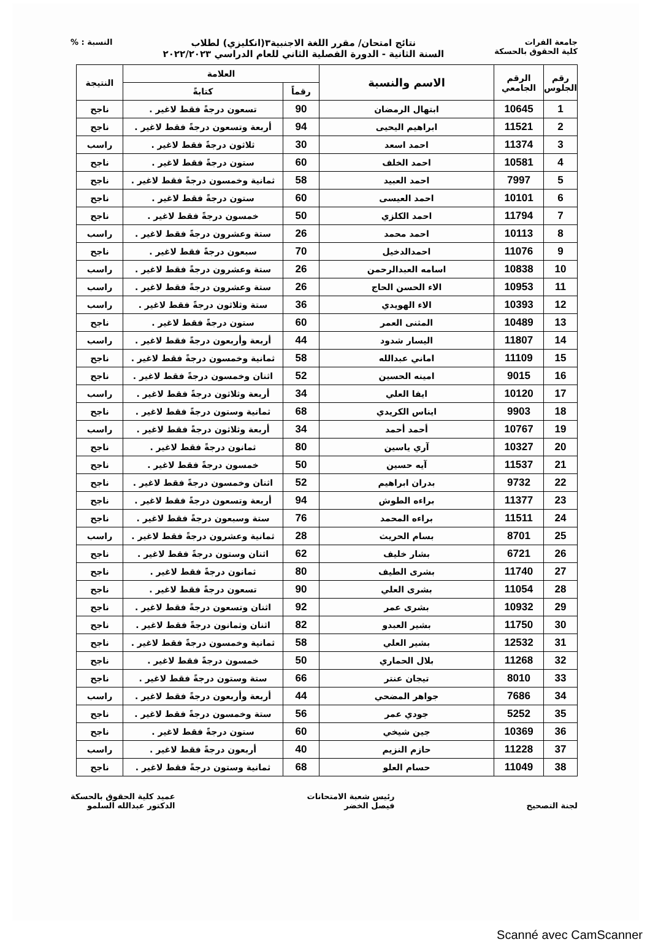جامعة الفرات
كلية الحقوق بالحسكة
نتائج امتحان/ مقرر اللغة الاجنبية٣(انكليزي) لطلاب
السنة الثانية - الدورة الفصلية الثاني للعام الدراسي ٢٠٢٢/٢٠٢٣
النسبة : %
| رقم الجلوس | الرقم الجامعي | الاسم والنسبة | العلامة | | النتيجة |
| --- | --- | --- | --- | --- | --- |
| | | | رقماً | كتابةً | |
| 1 | 10645 | ابتهال الرمضان | 90 | تسعون درجةً فقط لاغير . | ناجح |
| 2 | 11521 | ابراهيم اليحيى | 94 | أربعة وتسعون درجةً فقط لاغير . | ناجح |
| 3 | 11374 | احمد اسعد | 30 | ثلاثون درجةً فقط لاغير . | راسب |
| 4 | 10581 | احمد الخلف | 60 | ستون درجةً فقط لاغير . | ناجح |
| 5 | 7997 | احمد العبيد | 58 | ثمانية وخمسون درجةً فقط لاغير . | ناجح |
| 6 | 10101 | احمد العيسى | 60 | ستون درجةً فقط لاغير . | ناجح |
| 7 | 11794 | احمد الكلزي | 50 | خمسون درجةً فقط لاغير . | ناجح |
| 8 | 10113 | احمد محمد | 26 | ستة وعشرون درجةً فقط لاغير . | راسب |
| 9 | 11076 | احمدالدخيل | 70 | سبعون درجةً فقط لاغير . | ناجح |
| 10 | 10838 | اسامه العبدالرحمن | 26 | ستة وعشرون درجةً فقط لاغير . | راسب |
| 11 | 10953 | الاء الحسن الحاج | 26 | ستة وعشرون درجةً فقط لاغير . | راسب |
| 12 | 10393 | الاء الهويدي | 36 | ستة وثلاثون درجةً فقط لاغير . | راسب |
| 13 | 10489 | المثنى العمر | 60 | ستون درجةً فقط لاغير . | ناجح |
| 14 | 11807 | اليسار شدود | 44 | أربعة وأربعون درجةً فقط لاغير . | راسب |
| 15 | 11109 | اماني عبدالله | 58 | ثمانية وخمسون درجةً فقط لاغير . | ناجح |
| 16 | 9015 | امينه الحسين | 52 | اثنان وخمسون درجةً فقط لاغير . | ناجح |
| 17 | 10120 | ايفا العلي | 34 | أربعة وثلاثون درجةً فقط لاغير . | راسب |
| 18 | 9903 | ايناس الكريدي | 68 | ثمانية وستون درجةً فقط لاغير . | ناجح |
| 19 | 10767 | أحمد أحمد | 34 | أربعة وثلاثون درجةً فقط لاغير . | راسب |
| 20 | 10327 | آري ياسين | 80 | ثمانون درجةً فقط لاغير . | ناجح |
| 21 | 11537 | آيه حسين | 50 | خمسون درجةً فقط لاغير . | ناجح |
| 22 | 9732 | بدران ابراهيم | 52 | اثنان وخمسون درجةً فقط لاغير . | ناجح |
| 23 | 11377 | براءه الطوش | 94 | أربعة وتسعون درجةً فقط لاغير . | ناجح |
| 24 | 11511 | براءه المحمد | 76 | ستة وسبعون درجةً فقط لاغير . | ناجح |
| 25 | 8701 | بسام الحريث | 28 | ثمانية وعشرون درجةً فقط لاغير . | راسب |
| 26 | 6721 | بشار خليف | 62 | اثنان وستون درجةً فقط لاغير . | ناجح |
| 27 | 11740 | بشرى الطيف | 80 | ثمانون درجةً فقط لاغير . | ناجح |
| 28 | 11054 | بشرى العلي | 90 | تسعون درجةً فقط لاغير . | ناجح |
| 29 | 10932 | بشرى عمر | 92 | اثنان وتسعون درجةً فقط لاغير . | ناجح |
| 30 | 11750 | بشير العبدو | 82 | اثنان وثمانون درجةً فقط لاغير . | ناجح |
| 31 | 12532 | بشير العلي | 58 | ثمانية وخمسون درجةً فقط لاغير . | ناجح |
| 32 | 11268 | بلال الحماري | 50 | خمسون درجةً فقط لاغير . | ناجح |
| 33 | 8010 | تيجان عنتر | 66 | ستة وستون درجةً فقط لاغير . | ناجح |
| 34 | 7686 | جواهر المضحي | 44 | أربعة وأربعون درجةً فقط لاغير . | راسب |
| 35 | 5252 | جودي عمر | 56 | ستة وخمسون درجةً فقط لاغير . | ناجح |
| 36 | 10369 | جين شيخي | 60 | ستون درجةً فقط لاغير . | ناجح |
| 37 | 11228 | حازم النزيم | 40 | أربعون درجةً فقط لاغير . | راسب |
| 38 | 11049 | حسام العلو | 68 | ثمانية وستون درجةً فقط لاغير . | ناجح |
لجنة التصحيح رئيس شعبة الامتحانات
فيصل الخضر
عميد كلية الحقوق بالحسكة
الدكتور عبدالله السلمو
Scanné avec CamScanner